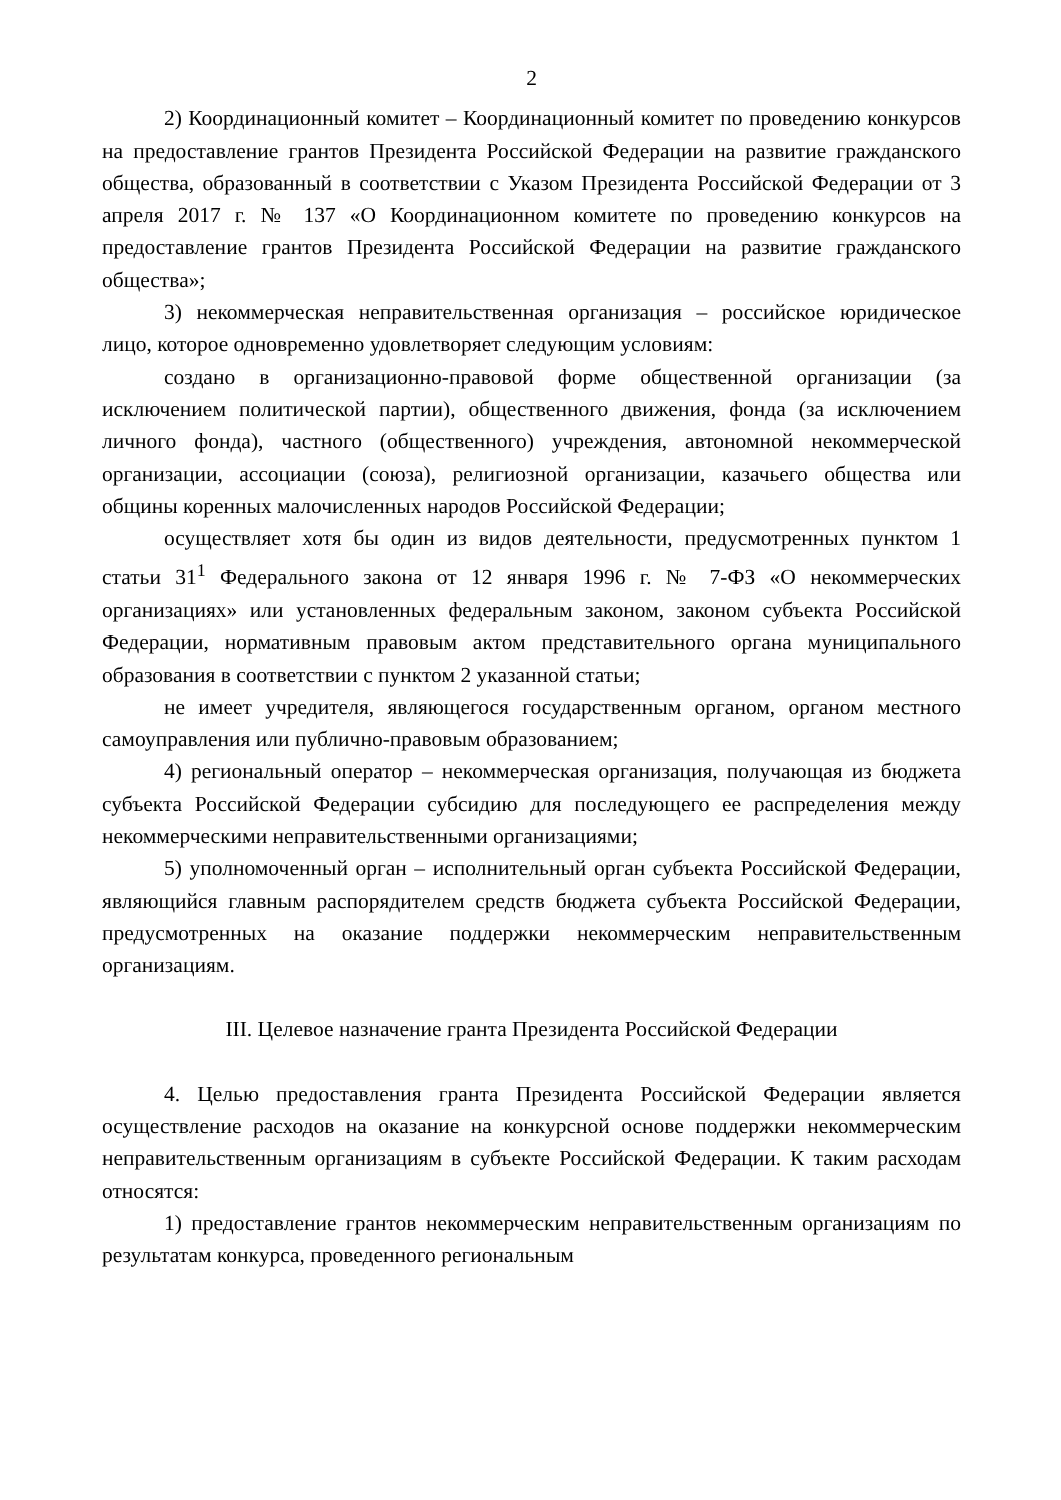2
2) Координационный комитет – Координационный комитет по проведению конкурсов на предоставление грантов Президента Российской Федерации на развитие гражданского общества, образованный в соответствии с Указом Президента Российской Федерации от 3 апреля 2017 г. № 137 «О Координационном комитете по проведению конкурсов на предоставление грантов Президента Российской Федерации на развитие гражданского общества»;
3) некоммерческая неправительственная организация – российское юридическое лицо, которое одновременно удовлетворяет следующим условиям:
создано в организационно-правовой форме общественной организации (за исключением политической партии), общественного движения, фонда (за исключением личного фонда), частного (общественного) учреждения, автономной некоммерческой организации, ассоциации (союза), религиозной организации, казачьего общества или общины коренных малочисленных народов Российской Федерации;
осуществляет хотя бы один из видов деятельности, предусмотренных пунктом 1 статьи 31<sup>1</sup> Федерального закона от 12 января 1996 г. № 7-ФЗ «О некоммерческих организациях» или установленных федеральным законом, законом субъекта Российской Федерации, нормативным правовым актом представительного органа муниципального образования в соответствии с пунктом 2 указанной статьи;
не имеет учредителя, являющегося государственным органом, органом местного самоуправления или публично-правовым образованием;
4) региональный оператор – некоммерческая организация, получающая из бюджета субъекта Российской Федерации субсидию для последующего ее распределения между некоммерческими неправительственными организациями;
5) уполномоченный орган – исполнительный орган субъекта Российской Федерации, являющийся главным распорядителем средств бюджета субъекта Российской Федерации, предусмотренных на оказание поддержки некоммерческим неправительственным организациям.
III. Целевое назначение гранта Президента Российской Федерации
4. Целью предоставления гранта Президента Российской Федерации является осуществление расходов на оказание на конкурсной основе поддержки некоммерческим неправительственным организациям в субъекте Российской Федерации. К таким расходам относятся:
1) предоставление грантов некоммерческим неправительственным организациям по результатам конкурса, проведенного региональным